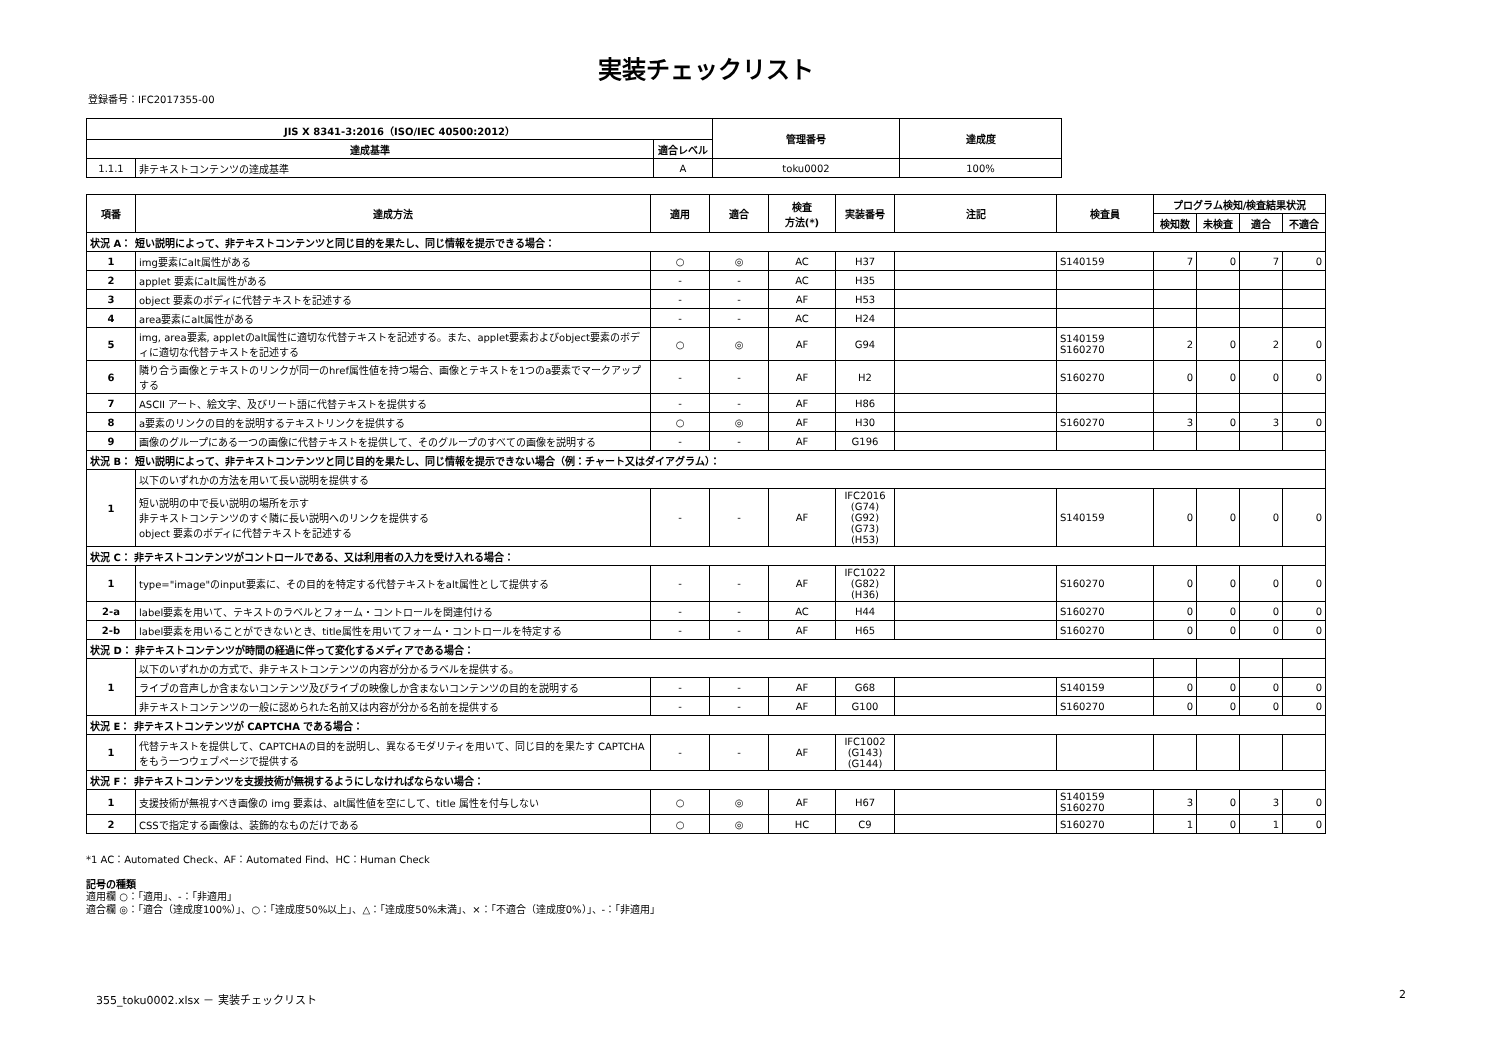実装チェックリスト
登録番号：IFC2017355-00
| JIS X 8341-3:2016（ISO/IEC 40500:2012） | | | 管理番号 | 達成度 |
| --- | --- | --- | --- | --- |
| 達成基準 | | 適合レベル | | |
| 1.1.1 | 非テキストコンテンツの達成基準 | A | toku0002 | 100% |
| 項番 | 達成方法 | 適用 | 適合 | 検査 方法(*) | 実装番号 | 注記 | 検査員 | プログラム検知/検査結果状況 | | | |
| --- | --- | --- | --- | --- | --- | --- | --- | --- | --- | --- | --- |
| | | | | | | | | 検知数 | 未検査 | 適合 | 不適合 |
| 状況 A： 短い説明によって、非テキストコンテンツと同じ目的を果たし、同じ情報を提示できる場合： | | | | | | | | | | | |
| 1 | img要素にalt属性がある | ○ | ◎ | AC | H37 | | S140159 | 7 | 0 | 7 | 0 |
| 2 | applet 要素にalt属性がある | - | - | AC | H35 | | | | | | |
| 3 | object 要素のボディに代替テキストを記述する | - | - | AF | H53 | | | | | | |
| 4 | area要素にalt属性がある | - | - | AC | H24 | | | | | | |
| 5 | img, area要素, appletのalt属性に適切な代替テキストを記述する。また、applet要素およびobject要素のボディに適切な代替テキストを記述する | ○ | ◎ | AF | G94 | | S140159 S160270 | 2 | 0 | 2 | 0 |
| 6 | 隣り合う画像とテキストのリンクが同一のhref属性値を持つ場合、画像とテキストを1つのa要素でマークアップする | - | - | AF | H2 | | S160270 | 0 | 0 | 0 | 0 |
| 7 | ASCII アート、絵文字、及びリート語に代替テキストを提供する | - | - | AF | H86 | | | | | | |
| 8 | a要素のリンクの目的を説明するテキストリンクを提供する | ○ | ◎ | AF | H30 | | S160270 | 3 | 0 | 3 | 0 |
| 9 | 画像のグループにある一つの画像に代替テキストを提供して、そのグループのすべての画像を説明する | - | - | AF | G196 | | | | | | |
| 状況 B： 短い説明によって、非テキストコンテンツと同じ目的を果たし、同じ情報を提示できない場合（例：チャート又はダイアグラム）： | | | | | | | | | | | |
| 1 | 以下のいずれかの方法を用いて長い説明を提供する | | | | | | | | | | |
| | 短い説明の中で長い説明の場所を示す 非テキストコンテンツのすぐ隣に長い説明へのリンクを提供する object 要素のボディに代替テキストを記述する | - | - | AF | IFC2016 (G74) (G92) (G73) (H53) | | S140159 | 0 | 0 | 0 | 0 |
| 状況 C： 非テキストコンテンツがコントロールである、又は利用者の入力を受け入れる場合： | | | | | | | | | | | |
| 1 | type="image"のinput要素に、その目的を特定する代替テキストをalt属性として提供する | - | - | AF | IFC1022 (G82) (H36) | | S160270 | 0 | 0 | 0 | 0 |
| 2-a | label要素を用いて、テキストのラベルとフォーム・コントロールを関連付ける | - | - | AC | H44 | | S160270 | 0 | 0 | 0 | 0 |
| 2-b | label要素を用いることができないとき、title属性を用いてフォーム・コントロールを特定する | - | - | AF | H65 | | S160270 | 0 | 0 | 0 | 0 |
| 状況 D： 非テキストコンテンツが時間の経過に伴って変化するメディアである場合： | | | | | | | | | | | |
| 1 | 以下のいずれかの方式で、非テキストコンテンツの内容が分かるラベルを提供する。 | | | | | | | | | | |
| | ライブの音声しか含まないコンテンツ及びライブの映像しか含まないコンテンツの目的を説明する | - | - | AF | G68 | | S140159 | 0 | 0 | 0 | 0 |
| | 非テキストコンテンツの一般に認められた名前又は内容が分かる名前を提供する | - | - | AF | G100 | | S160270 | 0 | 0 | 0 | 0 |
| 状況 E： 非テキストコンテンツが CAPTCHA である場合： | | | | | | | | | | | |
| 1 | 代替テキストを提供して、CAPTCHAの目的を説明し、異なるモダリティを用いて、同じ目的を果たす CAPTCHA をもう一つウェブページで提供する | - | - | AF | IFC1002 (G143) (G144) | | | | | | |
| 状況 F： 非テキストコンテンツを支援技術が無視するようにしなければならない場合： | | | | | | | | | | | |
| 1 | 支援技術が無視すべき画像の img 要素は、alt属性値を空にして、title 属性を付与しない | ○ | ◎ | AF | H67 | | S140159 S160270 | 3 | 0 | 3 | 0 |
| 2 | CSSで指定する画像は、装飾的なものだけである | ○ | ◎ | HC | C9 | | S160270 | 1 | 0 | 1 | 0 |
*1 AC：Automated Check、AF：Automated Find、HC：Human Check
記号の種類
適用欄 ○：「適用」、-：「非適用」
適合欄 ◎：「適合（達成度100%）」、○：「達成度50%以上」、△：「達成度50%未満」、×：「不適合（達成度0%）」、-：「非適用」
355_toku0002.xlsx － 実装チェックリスト 2